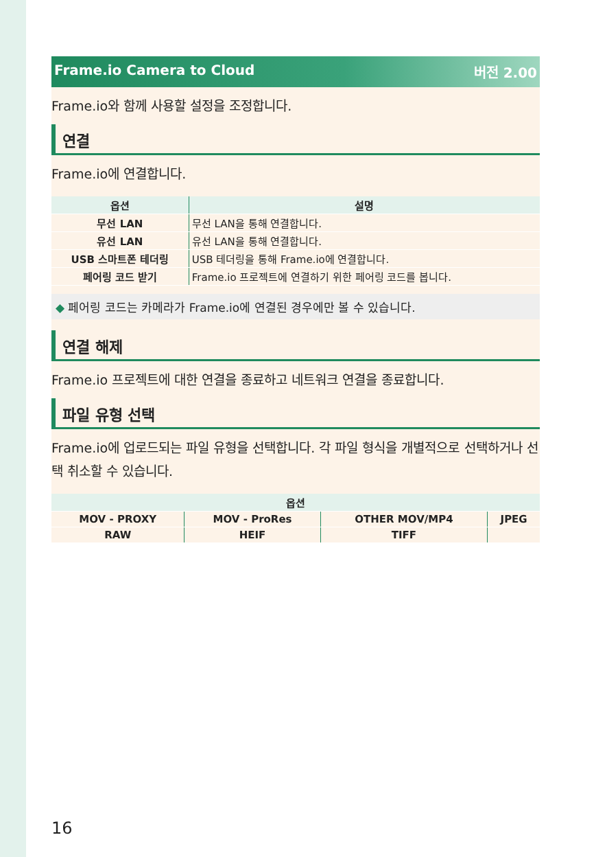Frame.io Camera to Cloud 버전 2.00
Frame.io와 함께 사용할 설정을 조정합니다.
연결
Frame.io에 연결합니다.
| 옵션 | 설명 |
| --- | --- |
| 무선 LAN | 무선 LAN을 통해 연결합니다. |
| 유선 LAN | 유선 LAN을 통해 연결합니다. |
| USB 스마트폰 테더링 | USB 테더링을 통해 Frame.io에 연결합니다. |
| 페어링 코드 받기 | Frame.io 프로젝트에 연결하기 위한 페어링 코드를 봅니다. |
◆ 페어링 코드는 카메라가 Frame.io에 연결된 경우에만 볼 수 있습니다.
연결 해제
Frame.io 프로젝트에 대한 연결을 종료하고 네트워크 연결을 종료합니다.
파일 유형 선택
Frame.io에 업로드되는 파일 유형을 선택합니다. 각 파일 형식을 개별적으로 선택하거나 선택 취소할 수 있습니다.
| 옵션 | | | |
| --- | --- | --- | --- |
| MOV - PROXY | MOV - ProRes | OTHER MOV/MP4 | JPEG |
| RAW | HEIF | TIFF | |
16